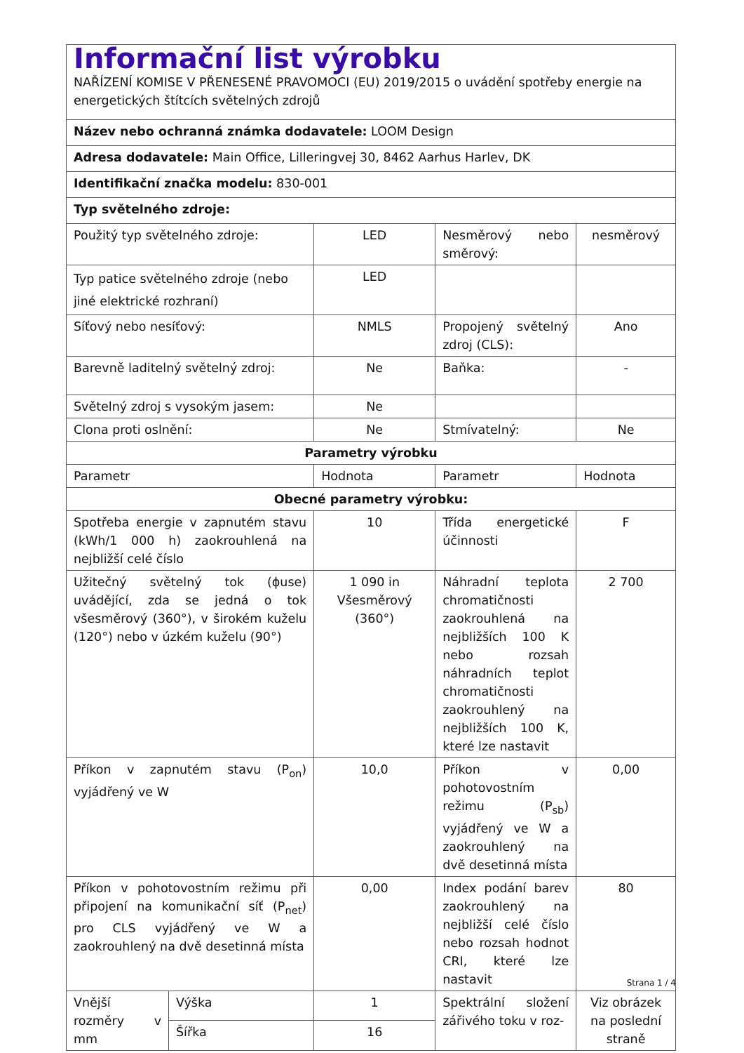| Informační list výrobku NAŘÍZENÍ KOMISE V PŘENESENÉ PRAVOMOCI (EU) 2019/2015 o uvádění spotřeby energie na energetických štítcích světelných zdrojů | | | | |
| Název nebo ochranná známka dodavatele: LOOM Design | | | | |
| Adresa dodavatele: Main Office, Lilleringvej 30, 8462 Aarhus Harlev, DK | | | | |
| Identifikační značka modelu: 830-001 | | | | |
| Typ světelného zdroje: | | | | |
| Použitý typ světelného zdroje: | | LED | Nesměrový nebo směrový: | nesměrový |
| Typ patice světelného zdroje (nebo jiné elektrické rozhraní) | | LED | | |
| Síťový nebo nesíťový: | | NMLS | Propojený světelný zdroj (CLS): | Ano |
| Barevně laditelný světelný zdroj: | | Ne | Baňka: | - |
| Světelný zdroj s vysokým jasem: | | Ne | | |
| Clona proti oslnění: | | Ne | Stmívatelný: | Ne |
| Parametry výrobku | | | | |
| Parametr | | Hodnota | Parametr | Hodnota |
| Obecné parametry výrobku: | | | | |
| Spotřeba energie v zapnutém stavu (kWh/1 000 h) zaokrouhlená na nejbližší celé číslo | | 10 | Třída energetické účinnosti | F |
| Užitečný světelný tok (ɸuse) uvádějící, zda se jedná o tok všesměrový (360°), v širokém kuželu (120°) nebo v úzkém kuželu (90°) | | 1 090 in Všesměrový (360°) | Náhradní teplota chromatičnosti zaokrouhlená na nejbližších 100 K nebo rozsah náhradních teplot chromatičnosti zaokrouhlený na nejbližších 100 K, které lze nastavit | 2 700 |
| Příkon v zapnutém stavu (P<sub>on</sub>) vyjádřený ve W | | 10,0 | Příkon v pohotovostním režimu (P<sub>sb</sub>) vyjádřený ve W a zaokrouhlený na dvě desetinná místa | 0,00 |
| Příkon v pohotovostním režimu při připojení na komunikační síť (P<sub>net</sub>) pro CLS vyjádřený ve W a zaokrouhlený na dvě desetinná místa | | 0,00 | Index podání barev zaokrouhlený na nejbližší celé číslo nebo rozsah hodnot CRI, které lze nastavit | 80 |
| Vnější rozměry v mm | Výška | 1 | Spektrální složení zářivého toku v roz- | Viz obrázek na poslední straně |
| | Šířka | 16 | | |
Strana 1 / 4